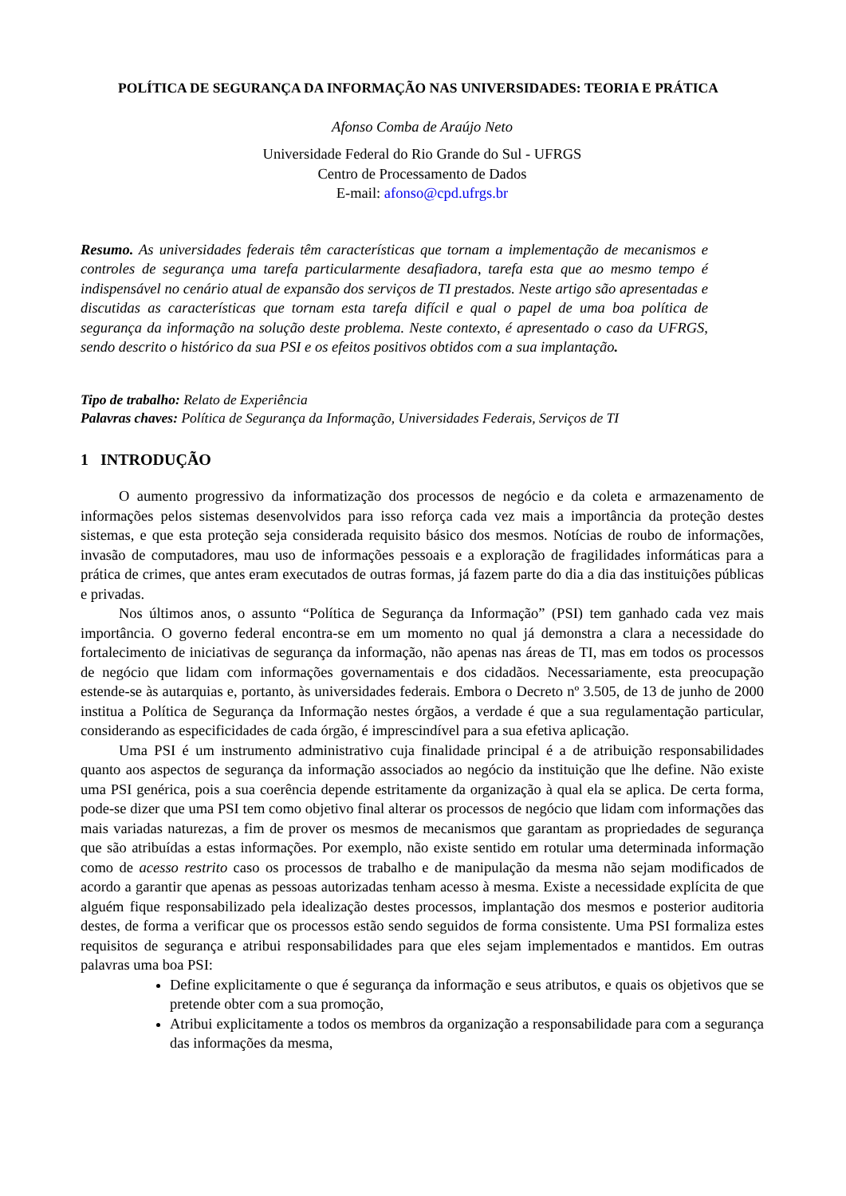POLÍTICA DE SEGURANÇA DA INFORMAÇÃO NAS UNIVERSIDADES: TEORIA E PRÁTICA
Afonso Comba de Araújo Neto
Universidade Federal do Rio Grande do Sul - UFRGS
Centro de Processamento de Dados
E-mail: afonso@cpd.ufrgs.br
Resumo. As universidades federais têm características que tornam a implementação de mecanismos e controles de segurança uma tarefa particularmente desafiadora, tarefa esta que ao mesmo tempo é indispensável no cenário atual de expansão dos serviços de TI prestados. Neste artigo são apresentadas e discutidas as características que tornam esta tarefa difícil e qual o papel de uma boa política de segurança da informação na solução deste problema. Neste contexto, é apresentado o caso da UFRGS, sendo descrito o histórico da sua PSI e os efeitos positivos obtidos com a sua implantação.
Tipo de trabalho: Relato de Experiência
Palavras chaves: Política de Segurança da Informação, Universidades Federais, Serviços de TI
1 INTRODUÇÃO
O aumento progressivo da informatização dos processos de negócio e da coleta e armazenamento de informações pelos sistemas desenvolvidos para isso reforça cada vez mais a importância da proteção destes sistemas, e que esta proteção seja considerada requisito básico dos mesmos. Notícias de roubo de informações, invasão de computadores, mau uso de informações pessoais e a exploração de fragilidades informáticas para a prática de crimes, que antes eram executados de outras formas, já fazem parte do dia a dia das instituições públicas e privadas.
Nos últimos anos, o assunto “Política de Segurança da Informação” (PSI) tem ganhado cada vez mais importância. O governo federal encontra-se em um momento no qual já demonstra a clara a necessidade do fortalecimento de iniciativas de segurança da informação, não apenas nas áreas de TI, mas em todos os processos de negócio que lidam com informações governamentais e dos cidadãos. Necessariamente, esta preocupação estende-se às autarquias e, portanto, às universidades federais. Embora o Decreto nº 3.505, de 13 de junho de 2000 institua a Política de Segurança da Informação nestes órgãos, a verdade é que a sua regulamentação particular, considerando as especificidades de cada órgão, é imprescindível para a sua efetiva aplicação.
Uma PSI é um instrumento administrativo cuja finalidade principal é a de atribuição responsabilidades quanto aos aspectos de segurança da informação associados ao negócio da instituição que lhe define. Não existe uma PSI genérica, pois a sua coerência depende estritamente da organização à qual ela se aplica. De certa forma, pode-se dizer que uma PSI tem como objetivo final alterar os processos de negócio que lidam com informações das mais variadas naturezas, a fim de prover os mesmos de mecanismos que garantam as propriedades de segurança que são atribuídas a estas informações. Por exemplo, não existe sentido em rotular uma determinada informação como de acesso restrito caso os processos de trabalho e de manipulação da mesma não sejam modificados de acordo a garantir que apenas as pessoas autorizadas tenham acesso à mesma. Existe a necessidade explícita de que alguém fique responsabilizado pela idealização destes processos, implantação dos mesmos e posterior auditoria destes, de forma a verificar que os processos estão sendo seguidos de forma consistente. Uma PSI formaliza estes requisitos de segurança e atribui responsabilidades para que eles sejam implementados e mantidos. Em outras palavras uma boa PSI:
Define explicitamente o que é segurança da informação e seus atributos, e quais os objetivos que se pretende obter com a sua promoção,
Atribui explicitamente a todos os membros da organização a responsabilidade para com a segurança das informações da mesma,